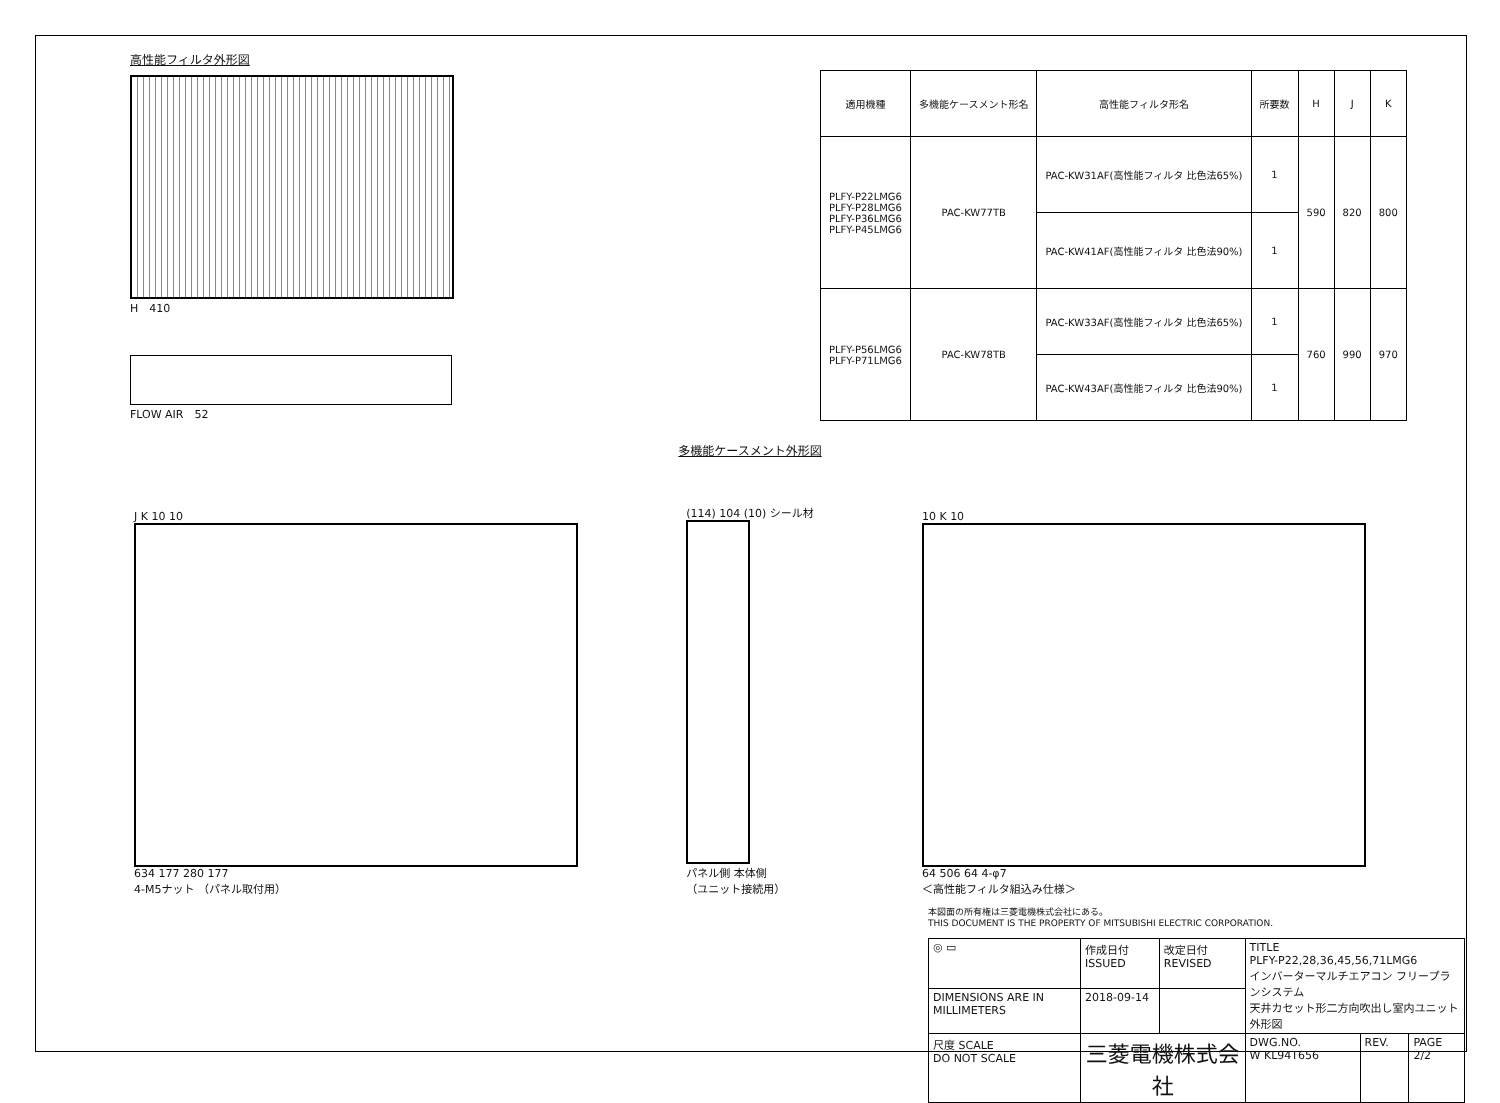高性能フィルタ外形図
H　410
FLOW AIR　52
| 適用機種 | 多機能ケースメント形名 | 高性能フィルタ形名 | 所要数 | H | J | K |
| --- | --- | --- | --- | --- | --- | --- |
| PLFY-P22LMG6 PLFY-P28LMG6 PLFY-P36LMG6 PLFY-P45LMG6 | PAC-KW77TB | PAC-KW31AF(高性能フィルタ 比色法65%) | 1 | 590 | 820 | 800 |
| | | PAC-KW41AF(高性能フィルタ 比色法90%) | 1 | | | |
| PLFY-P56LMG6 PLFY-P71LMG6 | PAC-KW78TB | PAC-KW33AF(高性能フィルタ 比色法65%) | 1 | 760 | 990 | 970 |
| | | PAC-KW43AF(高性能フィルタ 比色法90%) | 1 | | | |
多機能ケースメント外形図
J K 10 10
634 177 280 177
4-M5ナット （パネル取付用）
(114) 104 (10) シール材
パネル側 本体側
（ユニット接続用）
10 K 10
64 506 64 4-φ7
＜高性能フィルタ組込み仕様＞
本図面の所有権は三菱電機株式会社にある。
THIS DOCUMENT IS THE PROPERTY OF MITSUBISHI ELECTRIC CORPORATION.
| ◎ ▭ | 作成日付 ISSUED | 改定日付 REVISED | TITLE PLFY-P22,28,36,45,56,71LMG6 インバーターマルチエアコン フリープランシステム 天井カセット形二方向吹出し室内ユニット 外形図 | | |
| DIMENSIONS ARE IN MILLIMETERS | 2018-09-14 | | | | |
| 尺度 SCALE DO NOT SCALE | 三菱電機株式会社 | | DWG.NO. W KL94T656 | REV. | PAGE 2/2 |